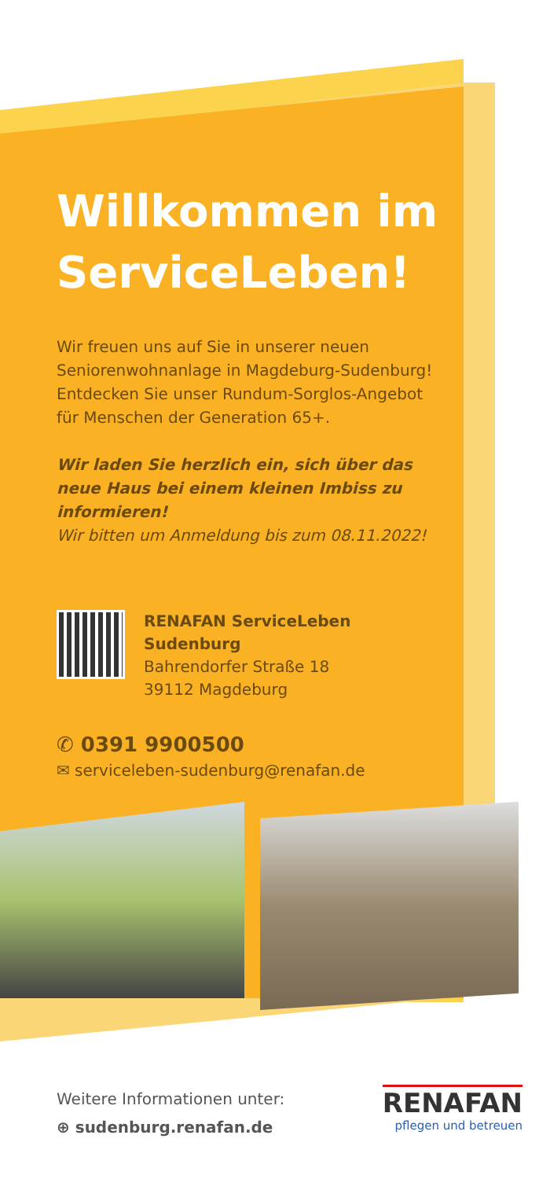Willkommen im ServiceLeben!
Wir freuen uns auf Sie in unserer neuen Seniorenwohnanlage in Magdeburg-Sudenburg! Entdecken Sie unser Rundum-Sorglos-Angebot für Menschen der Generation 65+.
Wir laden Sie herzlich ein, sich über das neue Haus bei einem kleinen Imbiss zu informieren!
Wir bitten um Anmeldung bis zum 08.11.2022!
RENAFAN ServiceLeben Sudenburg
Bahrendorfer Straße 18
39112 Magdeburg
✆ 0391 9900500
✉ serviceleben-sudenburg@renafan.de
Weitere Informationen unter:
⊕ sudenburg.renafan.de
RENAFAN
pflegen und betreuen